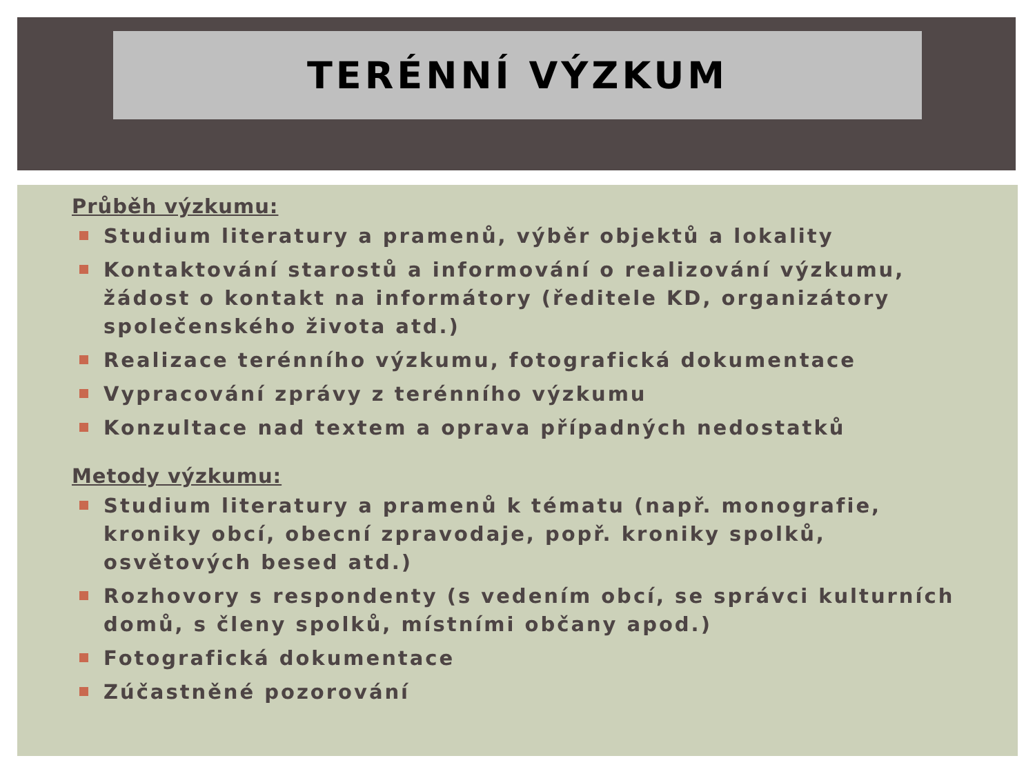TERÉNNÍ VÝZKUM
Průběh výzkumu:
Studium literatury a pramenů, výběr objektů a lokality
Kontaktování starostů a informování o realizování výzkumu, žádost o kontakt na informátory (ředitele KD, organizátory společenského života atd.)
Realizace terénního výzkumu, fotografická dokumentace
Vypracování zprávy z terénního výzkumu
Konzultace nad textem a oprava případných nedostatků
Metody výzkumu:
Studium literatury a pramenů k tématu (např. monografie, kroniky obcí, obecní zpravodaje, popř. kroniky spolků, osvětových besed atd.)
Rozhovory s respondenty (s vedením obcí, se správci kulturních domů, s členy spolků, místními občany apod.)
Fotografická dokumentace
Zúčastněné pozorování